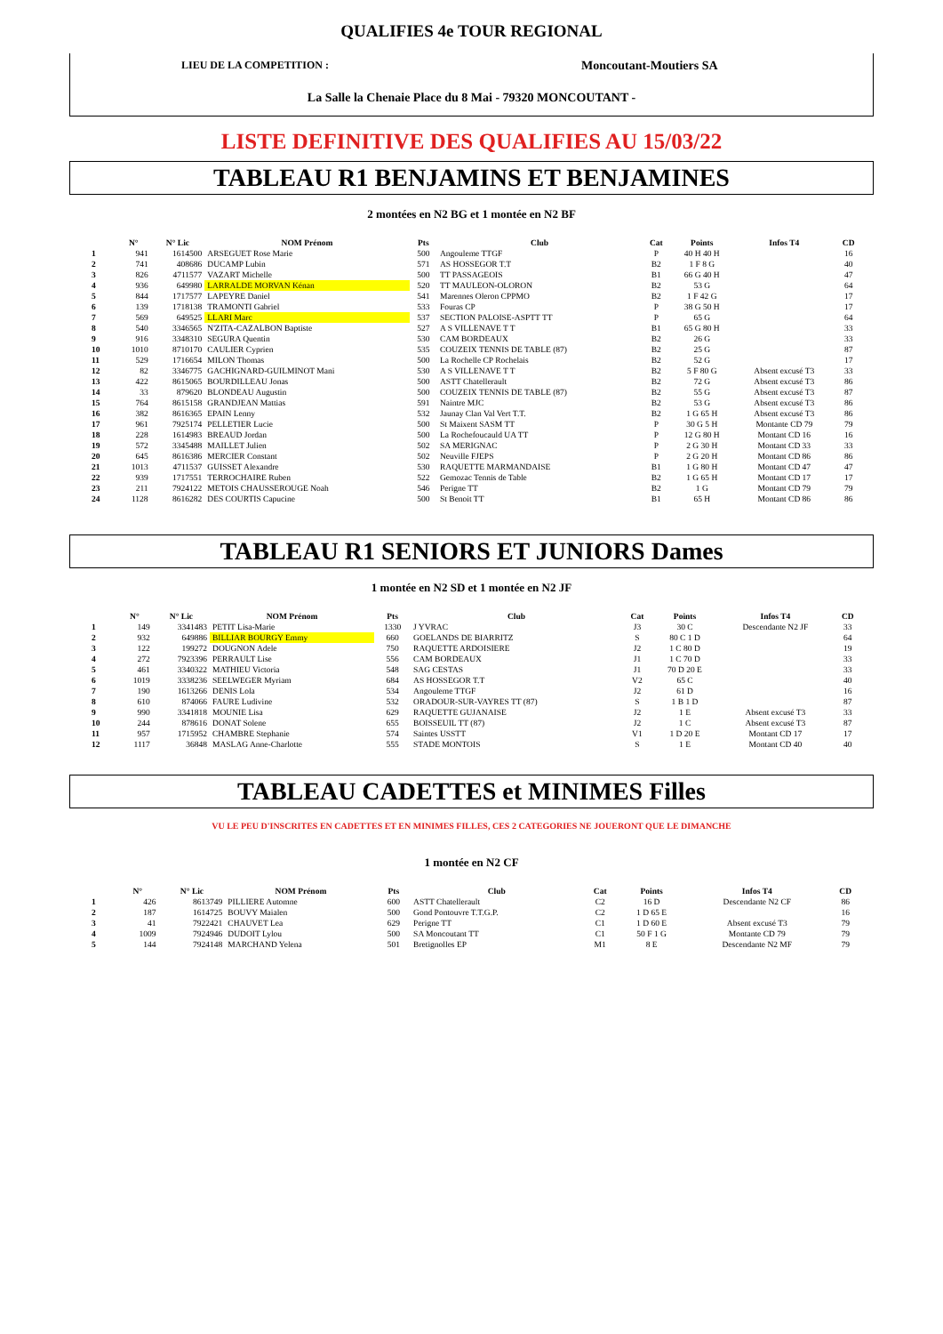QUALIFIES 4e TOUR REGIONAL
LIEU DE LA COMPETITION : Moncoutant-Moutiers SA
La Salle la Chenaie Place du 8 Mai - 79320 MONCOUTANT -
LISTE DEFINITIVE DES QUALIFIES AU 15/03/22
TABLEAU R1 BENJAMINS ET BENJAMINES
2 montées en N2 BG et 1 montée en N2 BF
| | N° | N° Lic | NOM Prénom | Pts | Club | Cat | Points | Infos T4 | CD |
| --- | --- | --- | --- | --- | --- | --- | --- | --- | --- |
| 1 | 941 | 1614500 | ARSEGUET Rose Marie | 500 | Angouleme TTGF | P | 40 H 40 H | | 16 |
| 2 | 741 | 408686 | DUCAMP Lubin | 571 | AS HOSSEGOR T.T | B2 | 1 F 8 G | | 40 |
| 3 | 826 | 4711577 | VAZART Michelle | 500 | TT PASSAGEOIS | B1 | 66 G 40 H | | 47 |
| 4 | 936 | 649980 | LARRALDE MORVAN Kénan | 520 | TT MAULEON-OLORON | B2 | 53 G | | 64 |
| 5 | 844 | 1717577 | LAPEYRE Daniel | 541 | Marennes Oleron CPPMO | B2 | 1 F 42 G | | 17 |
| 6 | 139 | 1718138 | TRAMONTI Gabriel | 533 | Fouras CP | P | 38 G 50 H | | 17 |
| 7 | 569 | 649525 | LLARI Marc | 537 | SECTION PALOISE-ASPTT TT | P | 65 G | | 64 |
| 8 | 540 | 3346565 | N'ZITA-CAZALBON Baptiste | 527 | A S VILLENAVE T T | B1 | 65 G 80 H | | 33 |
| 9 | 916 | 3348310 | SEGURA Quentin | 530 | CAM BORDEAUX | B2 | 26 G | | 33 |
| 10 | 1010 | 8710170 | CAULIER Cyprien | 535 | COUZEIX TENNIS DE TABLE (87) | B2 | 25 G | | 87 |
| 11 | 529 | 1716654 | MILON Thomas | 500 | La Rochelle CP Rochelais | B2 | 52 G | | 17 |
| 12 | 82 | 3346775 | GACHIGNARD-GUILMINOT Mani | 530 | A S VILLENAVE T T | B2 | 5 F 80 G | Absent excusé T3 | 33 |
| 13 | 422 | 8615065 | BOURDILLEAU Jonas | 500 | ASTT Chatellerault | B2 | 72 G | Absent excusé T3 | 86 |
| 14 | 33 | 879620 | BLONDEAU Augustin | 500 | COUZEIX TENNIS DE TABLE (87) | B2 | 55 G | Absent excusé T3 | 87 |
| 15 | 764 | 8615158 | GRANDJEAN Mattias | 591 | Naintre MJC | B2 | 53 G | Absent excusé T3 | 86 |
| 16 | 382 | 8616365 | EPAIN Lenny | 532 | Jaunay Clan Val Vert T.T. | B2 | 1 G 65 H | Absent excusé T3 | 86 |
| 17 | 961 | 7925174 | PELLETIER Lucie | 500 | St Maixent SASM TT | P | 30 G 5 H | Montante CD 79 | 79 |
| 18 | 228 | 1614983 | BREAUD Jordan | 500 | La Rochefoucauld UA TT | P | 12 G 80 H | Montant CD 16 | 16 |
| 19 | 572 | 3345488 | MAILLET Julien | 502 | SA MERIGNAC | P | 2 G 30 H | Montant CD 33 | 33 |
| 20 | 645 | 8616386 | MERCIER Constant | 502 | Neuville FJEPS | P | 2 G 20 H | Montant CD 86 | 86 |
| 21 | 1013 | 4711537 | GUISSET Alexandre | 530 | RAQUETTE MARMANDAISE | B1 | 1 G 80 H | Montant CD 47 | 47 |
| 22 | 939 | 1717551 | TERROCHAIRE Ruben | 522 | Gemozac Tennis de Table | B2 | 1 G 65 H | Montant CD 17 | 17 |
| 23 | 211 | 7924122 | METOIS CHAUSSEROUGE Noah | 546 | Perigne TT | B2 | 1 G | Montant CD 79 | 79 |
| 24 | 1128 | 8616282 | DES COURTIS Capucine | 500 | St Benoit TT | B1 | 65 H | Montant CD 86 | 86 |
TABLEAU R1 SENIORS ET JUNIORS Dames
1 montée en N2 SD et 1 montée en N2 JF
| | N° | N° Lic | NOM Prénom | Pts | Club | Cat | Points | Infos T4 | CD |
| --- | --- | --- | --- | --- | --- | --- | --- | --- | --- |
| 1 | 149 | 3341483 | PETIT Lisa-Marie | 1330 | J YVRAC | J3 | 30 C | Descendante N2 JF | 33 |
| 2 | 932 | 649886 | BILLIAR BOURGY Emmy | 660 | GOELANDS DE BIARRITZ | S | 80 C 1 D | | 64 |
| 3 | 122 | 199272 | DOUGNON Adele | 750 | RAQUETTE ARDOISIERE | J2 | 1 C 80 D | | 19 |
| 4 | 272 | 7923396 | PERRAULT Lise | 556 | CAM BORDEAUX | J1 | 1 C 70 D | | 33 |
| 5 | 461 | 3340322 | MATHIEU Victoria | 548 | SAG CESTAS | J1 | 70 D 20 E | | 33 |
| 6 | 1019 | 3338236 | SEELWEGER Myriam | 684 | AS HOSSEGOR T.T | V2 | 65 C | | 40 |
| 7 | 190 | 1613266 | DENIS Lola | 534 | Angouleme TTGF | J2 | 61 D | | 16 |
| 8 | 610 | 874066 | FAURE Ludivine | 532 | ORADOUR-SUR-VAYRES TT (87) | S | 1 B 1 D | | 87 |
| 9 | 990 | 3341818 | MOUNIE Lisa | 629 | RAQUETTE GUJANAISE | J2 | 1 E | Absent excusé T3 | 33 |
| 10 | 244 | 878616 | DONAT Solene | 655 | BOISSEUIL TT (87) | J2 | 1 C | Absent excusé T3 | 87 |
| 11 | 957 | 1715952 | CHAMBRE Stephanie | 574 | Saintes USSTT | V1 | 1 D 20 E | Montant CD 17 | 17 |
| 12 | 1117 | 36848 | MASLAG Anne-Charlotte | 555 | STADE MONTOIS | S | 1 E | Montant CD 40 | 40 |
TABLEAU CADETTES et MINIMES Filles
VU LE PEU D'INSCRITES EN CADETTES ET EN MINIMES FILLES, CES 2 CATEGORIES NE JOUERONT QUE LE DIMANCHE
1 montée en N2 CF
| | N° | N° Lic | NOM Prénom | Pts | Club | Cat | Points | Infos T4 | CD |
| --- | --- | --- | --- | --- | --- | --- | --- | --- | --- |
| 1 | 426 | 8613749 | PILLIERE Automne | 600 | ASTT Chatellerault | C2 | 16 D | Descendante N2 CF | 86 |
| 2 | 187 | 1614725 | BOUVY Maialen | 500 | Gond Pontouvre T.T.G.P. | C2 | 1 D 65 E | | 16 |
| 3 | 41 | 7922421 | CHAUVET Lea | 629 | Perigne TT | C1 | 1 D 60 E | Absent excusé T3 | 79 |
| 4 | 1009 | 7924946 | DUDOIT Lylou | 500 | SA Moncoutant TT | C1 | 50 F 1 G | Montante CD 79 | 79 |
| 5 | 144 | 7924148 | MARCHAND Yelena | 501 | Bretignolles EP | M1 | 8 E | Descendante N2 MF | 79 |